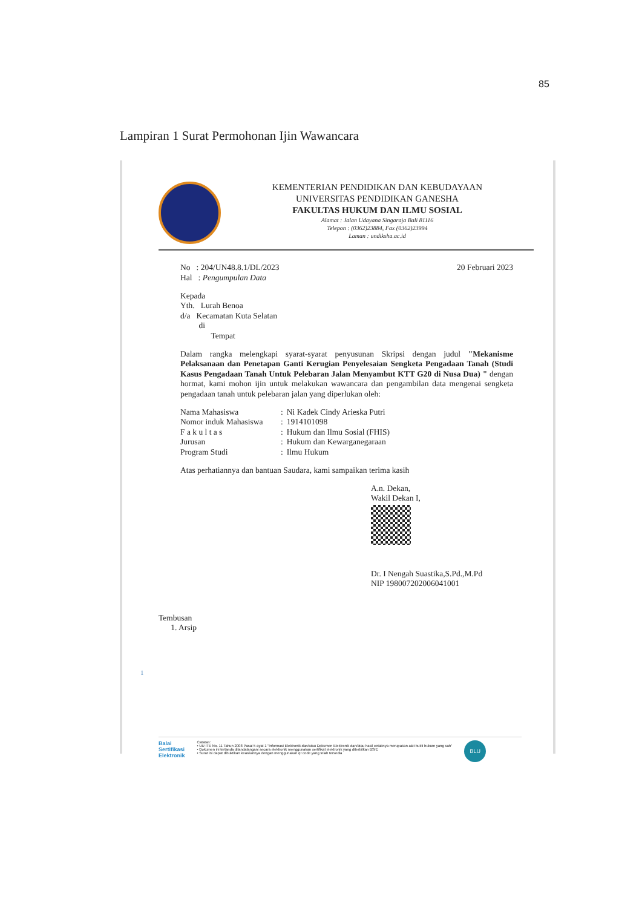85
Lampiran 1 Surat Permohonan Ijin Wawancara
KEMENTERIAN PENDIDIKAN DAN KEBUDAYAAN
UNIVERSITAS PENDIDIKAN GANESHA
FAKULTAS HUKUM DAN ILMU SOSIAL
Alamat : Jalan Udayana Singaraja Bali 81116
Telepon : (0362)23884, Fax (0362)23994
Laman : undiksha.ac.id
No : 204/UN48.8.1/DL/2023
Hal : Pengumpulan Data
20 Februari 2023
Kepada
Yth. Lurah Benoa
d/a Kecamatan Kuta Selatan
di
Tempat
Dalam rangka melengkapi syarat-syarat penyusunan Skripsi dengan judul "Mekanisme Pelaksanaan dan Penetapan Ganti Kerugian Penyelesaian Sengketa Pengadaan Tanah (Studi Kasus Pengadaan Tanah Untuk Pelebaran Jalan Menyambut KTT G20 di Nusa Dua) " dengan hormat, kami mohon ijin untuk melakukan wawancara dan pengambilan data mengenai sengketa pengadaan tanah untuk pelebaran jalan yang diperlukan oleh:
| Nama Mahasiswa | : | Ni Kadek Cindy Arieska Putri |
| Nomor induk Mahasiswa | : | 1914101098 |
| F a k u l t a s | : | Hukum dan Ilmu Sosial (FHIS) |
| Jurusan | : | Hukum dan Kewarganegaraan |
| Program Studi | : | Ilmu Hukum |
Atas perhatiannya dan bantuan Saudara, kami sampaikan terima kasih
A.n. Dekan,
Wakil Dekan I,
Dr. I Nengah Suastika,S.Pd.,M.Pd
NIP 198007202006041001
Tembusan
1. Arsip
1
Balai
Sertifikasi
Elektronik
Catatan:
• UU ITE No. 11 Tahun 2008 Pasal 5 ayat 1 "Informasi Elektronik dan/atau Dokumen Elektronik dan/atau hasil cetaknya merupakan alat bukti hukum yang sah"
• Dokumen ini tertanda ditandatangani secara elektronik menggunakan sertifikat elektronik yang diterbitkan BSrE
• Surat ini dapat dibuktikan keasliannya dengan menggunakan qr code yang telah tersedia
BLU